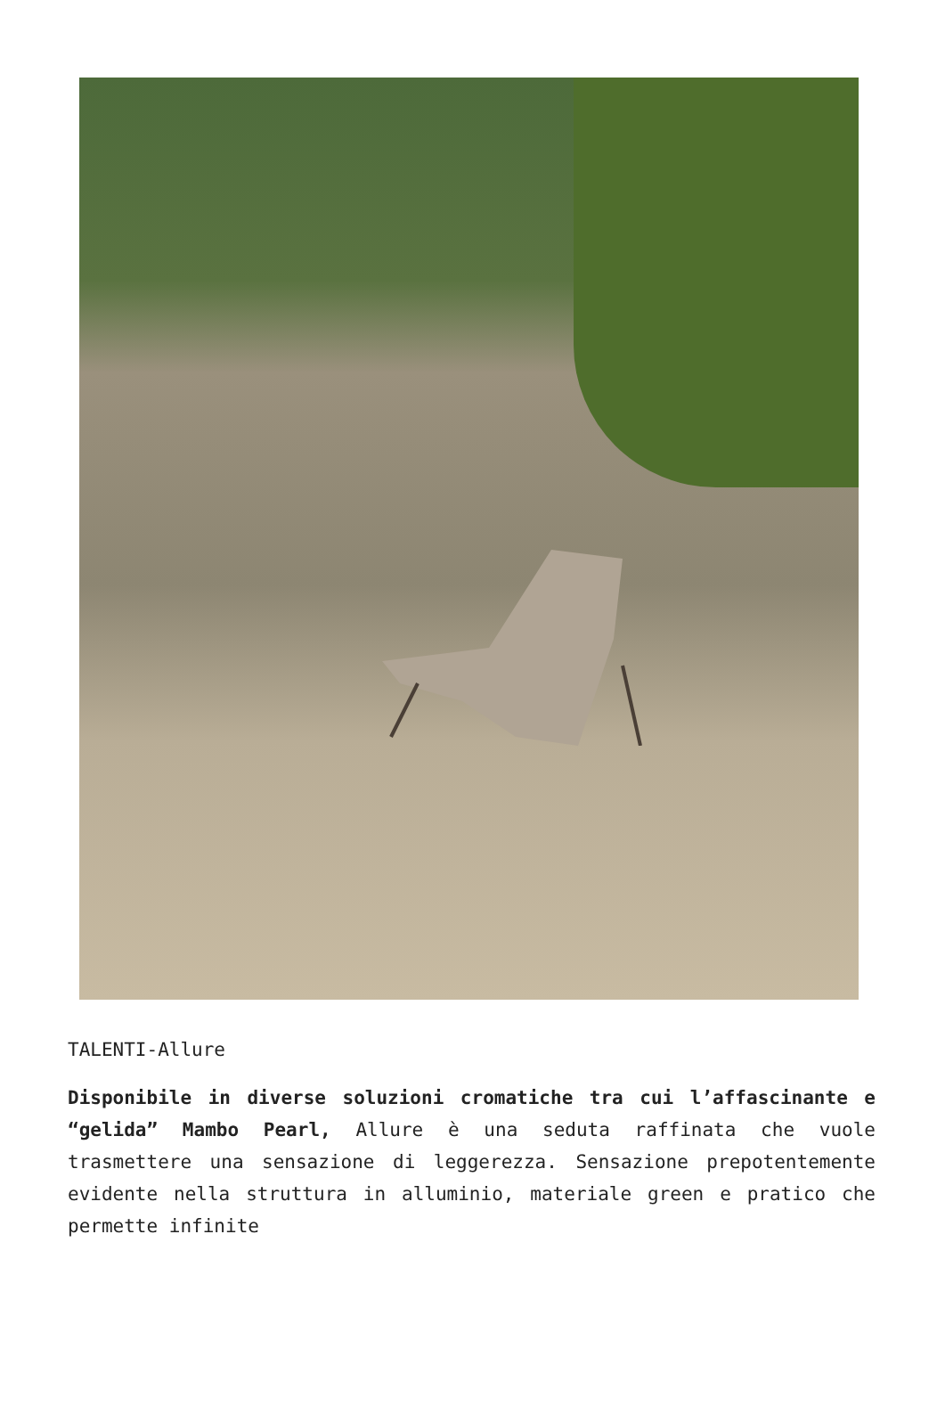TALENTI-Allure
Disponibile in diverse soluzioni cromatiche tra cui l’affascinante e “gelida” Mambo Pearl, Allure è una seduta raffinata che vuole trasmettere una sensazione di leggerezza. Sensazione prepotentemente evidente nella struttura in alluminio, materiale green e pratico che permette infinite